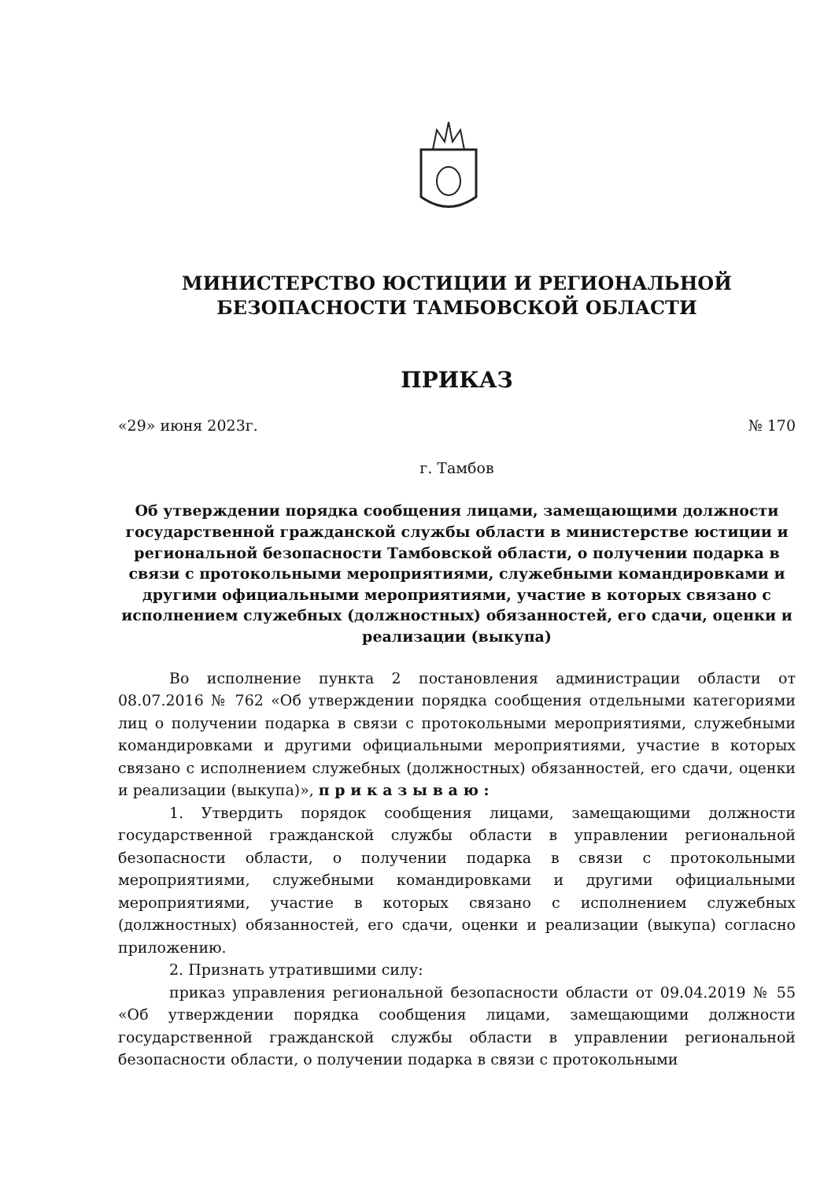МИНИСТЕРСТВО ЮСТИЦИИ И РЕГИОНАЛЬНОЙ
БЕЗОПАСНОСТИ ТАМБОВСКОЙ ОБЛАСТИ
ПРИКАЗ
«29» июня 2023г. № 170
г. Тамбов
Об утверждении порядка сообщения лицами, замещающими должности государственной гражданской службы области в министерстве юстиции и региональной безопасности Тамбовской области, о получении подарка в связи с протокольными мероприятиями, служебными командировками и другими официальными мероприятиями, участие в которых связано с исполнением служебных (должностных) обязанностей, его сдачи, оценки и реализации (выкупа)
Во исполнение пункта 2 постановления администрации области от 08.07.2016 № 762 «Об утверждении порядка сообщения отдельными категориями лиц о получении подарка в связи с протокольными мероприятиями, служебными командировками и другими официальными мероприятиями, участие в которых связано с исполнением служебных (должностных) обязанностей, его сдачи, оценки и реализации (выкупа)», п р и к а з ы в а ю :
1. Утвердить порядок сообщения лицами, замещающими должности государственной гражданской службы области в управлении региональной безопасности области, о получении подарка в связи с протокольными мероприятиями, служебными командировками и другими официальными мероприятиями, участие в которых связано с исполнением служебных (должностных) обязанностей, его сдачи, оценки и реализации (выкупа) согласно приложению.
2. Признать утратившими силу:
приказ управления региональной безопасности области от 09.04.2019 № 55 «Об утверждении порядка сообщения лицами, замещающими должности государственной гражданской службы области в управлении региональной безопасности области, о получении подарка в связи с протокольными